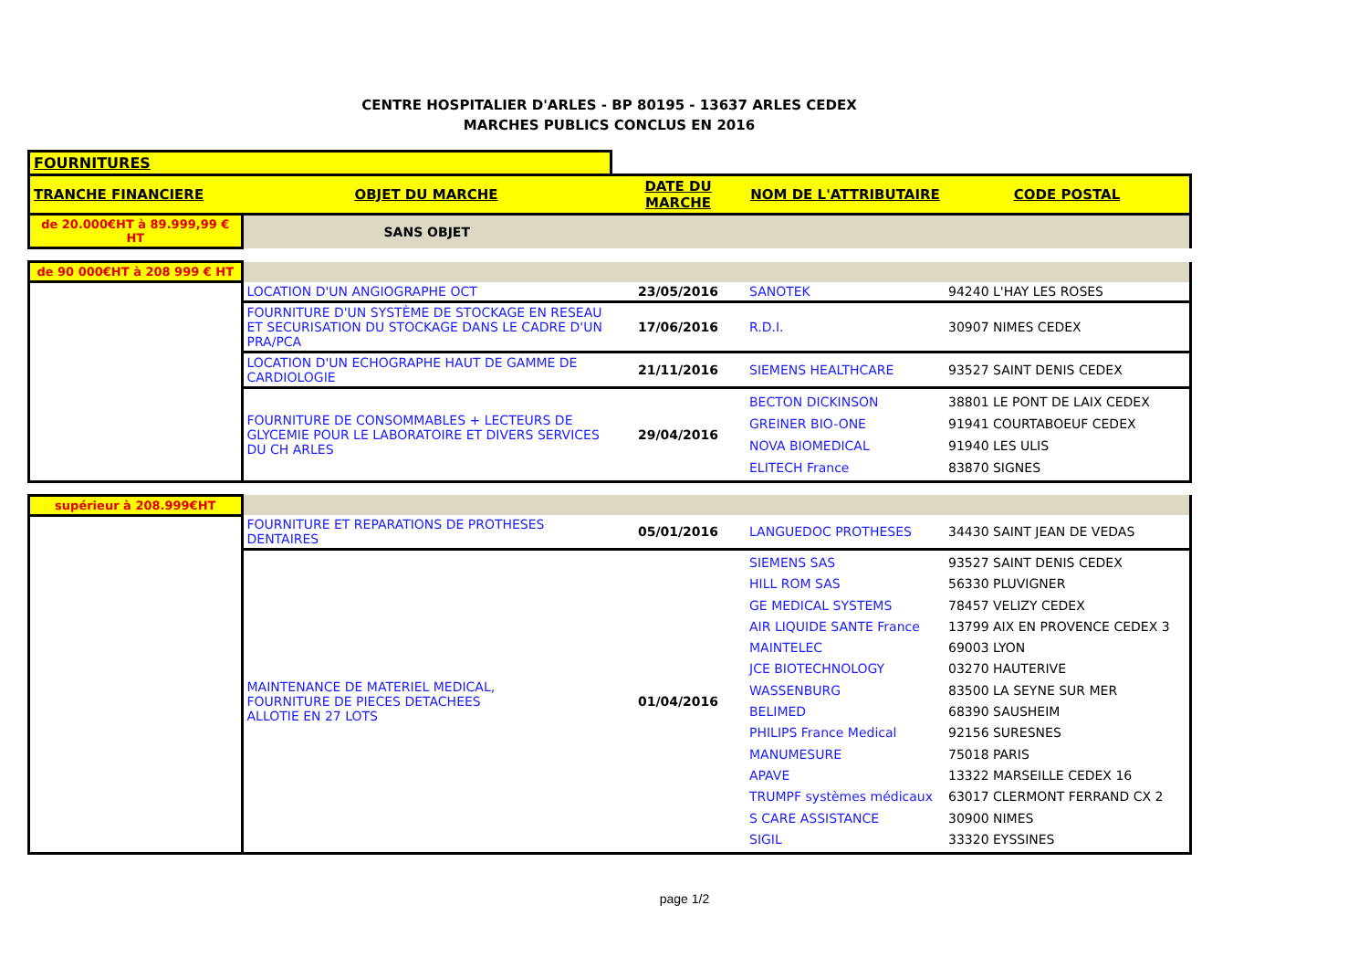CENTRE HOSPITALIER D'ARLES - BP 80195 - 13637 ARLES CEDEX
MARCHES PUBLICS CONCLUS EN 2016
| FOURNITURES | | | | |
| TRANCHE FINANCIERE | OBJET DU MARCHE | DATE DU MARCHE | NOM DE L'ATTRIBUTAIRE | CODE POSTAL |
| de 20.000€HT à 89.999,99 € HT | SANS OBJET | | | |
| de 90 000€HT à 208 999 € HT | | | | |
| | LOCATION D'UN ANGIOGRAPHE OCT | 23/05/2016 | SANOTEK | 94240 L'HAY LES ROSES |
| | FOURNITURE D'UN SYSTÈME DE STOCKAGE EN RESEAU ET SECURISATION DU STOCKAGE DANS LE CADRE D'UN PRA/PCA | 17/06/2016 | R.D.I. | 30907 NIMES CEDEX |
| | LOCATION D'UN ECHOGRAPHE HAUT DE GAMME DE CARDIOLOGIE | 21/11/2016 | SIEMENS HEALTHCARE | 93527 SAINT DENIS CEDEX |
| | FOURNITURE DE CONSOMMABLES + LECTEURS DE GLYCEMIE POUR LE LABORATOIRE ET DIVERS SERVICES DU CH ARLES | 29/04/2016 | BECTON DICKINSON GREINER BIO-ONE NOVA BIOMEDICAL ELITECH France | 38801 LE PONT DE LAIX CEDEX 91941 COURTABOEUF CEDEX 91940 LES ULIS 83870 SIGNES |
| supérieur à 208.999€HT | | | | |
| | FOURNITURE ET REPARATIONS DE PROTHESES DENTAIRES | 05/01/2016 | LANGUEDOC PROTHESES | 34430 SAINT JEAN DE VEDAS |
| | MAINTENANCE DE MATERIEL MEDICAL, FOURNITURE DE PIECES DETACHEES ALLOTIE EN 27 LOTS | 01/04/2016 | SIEMENS SAS HILL ROM SAS GE MEDICAL SYSTEMS AIR LIQUIDE SANTE France MAINTELEC JCE BIOTECHNOLOGY WASSENBURG BELIMED PHILIPS France Medical MANUMESURE APAVE TRUMPF systèmes médicaux S CARE ASSISTANCE SIGIL | 93527 SAINT DENIS CEDEX 56330 PLUVIGNER 78457 VELIZY CEDEX 13799 AIX EN PROVENCE CEDEX 3 69003 LYON 03270 HAUTERIVE 83500 LA SEYNE SUR MER 68390 SAUSHEIM 92156 SURESNES 75018 PARIS 13322 MARSEILLE CEDEX 16 63017 CLERMONT FERRAND CX 2 30900 NIMES 33320 EYSSINES |
page 1/2